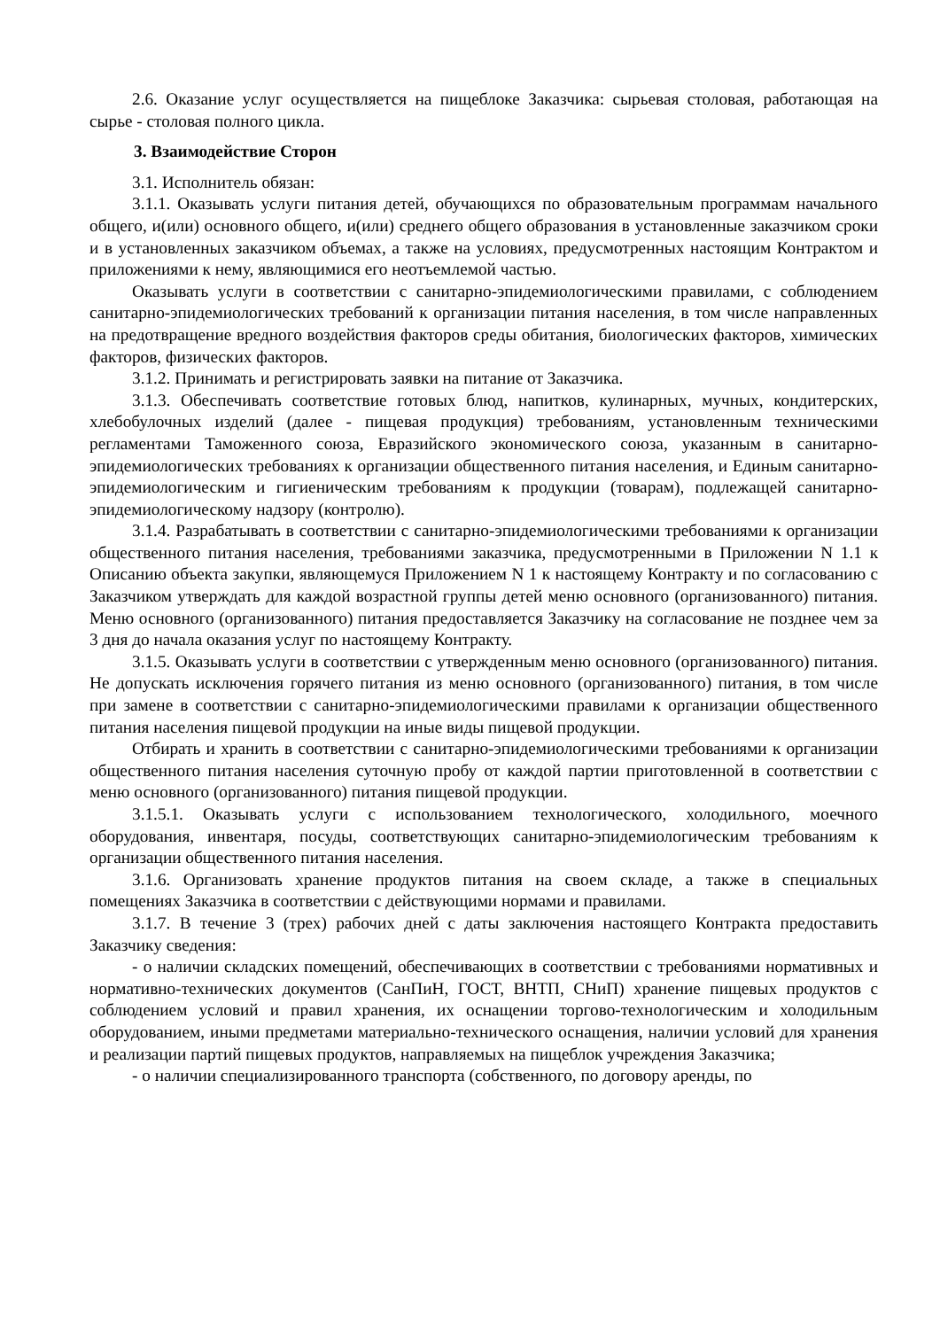2.6. Оказание услуг осуществляется на пищеблоке Заказчика: сырьевая столовая, работающая на сырье - столовая полного цикла.
3. Взаимодействие Сторон
3.1. Исполнитель обязан:
3.1.1. Оказывать услуги питания детей, обучающихся по образовательным программам начального общего, и(или) основного общего, и(или) среднего общего образования в установленные заказчиком сроки и в установленных заказчиком объемах, а также на условиях, предусмотренных настоящим Контрактом и приложениями к нему, являющимися его неотъемлемой частью.
Оказывать услуги в соответствии с санитарно-эпидемиологическими правилами, с соблюдением санитарно-эпидемиологических требований к организации питания населения, в том числе направленных на предотвращение вредного воздействия факторов среды обитания, биологических факторов, химических факторов, физических факторов.
3.1.2. Принимать и регистрировать заявки на питание от Заказчика.
3.1.3. Обеспечивать соответствие готовых блюд, напитков, кулинарных, мучных, кондитерских, хлебобулочных изделий (далее - пищевая продукция) требованиям, установленным техническими регламентами Таможенного союза, Евразийского экономического союза, указанным в санитарно-эпидемиологических требованиях к организации общественного питания населения, и Единым санитарно-эпидемиологическим и гигиеническим требованиям к продукции (товарам), подлежащей санитарно-эпидемиологическому надзору (контролю).
3.1.4. Разрабатывать в соответствии с санитарно-эпидемиологическими требованиями к организации общественного питания населения, требованиями заказчика, предусмотренными в Приложении N 1.1 к Описанию объекта закупки, являющемуся Приложением N 1 к настоящему Контракту и по согласованию с Заказчиком утверждать для каждой возрастной группы детей меню основного (организованного) питания. Меню основного (организованного) питания предоставляется Заказчику на согласование не позднее чем за 3 дня до начала оказания услуг по настоящему Контракту.
3.1.5. Оказывать услуги в соответствии с утвержденным меню основного (организованного) питания. Не допускать исключения горячего питания из меню основного (организованного) питания, в том числе при замене в соответствии с санитарно-эпидемиологическими правилами к организации общественного питания населения пищевой продукции на иные виды пищевой продукции.
Отбирать и хранить в соответствии с санитарно-эпидемиологическими требованиями к организации общественного питания населения суточную пробу от каждой партии приготовленной в соответствии с меню основного (организованного) питания пищевой продукции.
3.1.5.1. Оказывать услуги с использованием технологического, холодильного, моечного оборудования, инвентаря, посуды, соответствующих санитарно-эпидемиологическим требованиям к организации общественного питания населения.
3.1.6. Организовать хранение продуктов питания на своем складе, а также в специальных помещениях Заказчика в соответствии с действующими нормами и правилами.
3.1.7. В течение 3 (трех) рабочих дней с даты заключения настоящего Контракта предоставить Заказчику сведения:
- о наличии складских помещений, обеспечивающих в соответствии с требованиями нормативных и нормативно-технических документов (СанПиН, ГОСТ, ВНТП, СНиП) хранение пищевых продуктов с соблюдением условий и правил хранения, их оснащении торгово-технологическим и холодильным оборудованием, иными предметами материально-технического оснащения, наличии условий для хранения и реализации партий пищевых продуктов, направляемых на пищеблок учреждения Заказчика;
- о наличии специализированного транспорта (собственного, по договору аренды, по